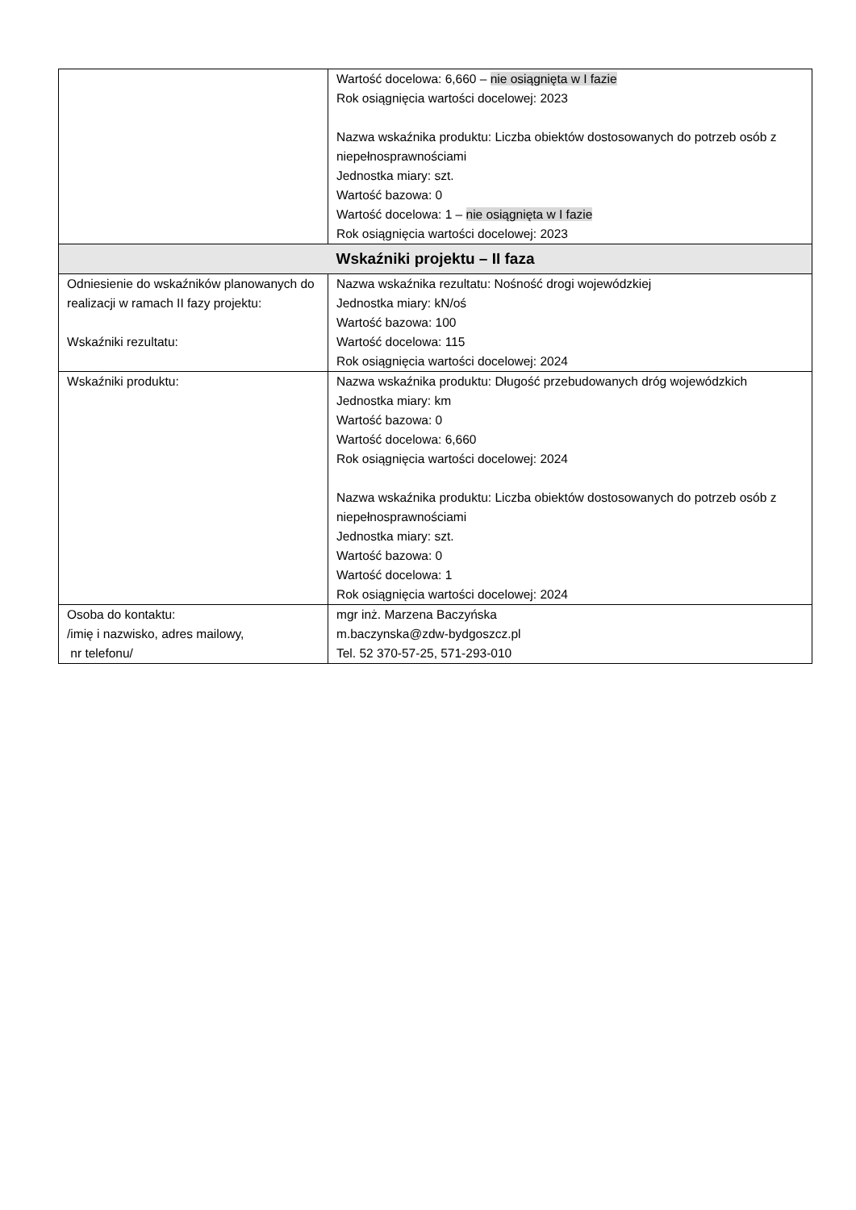| | Wartość docelowa: 6,660 – nie osiągnięta w I fazie Rok osiągnięcia wartości docelowej: 2023 Nazwa wskaźnika produktu: Liczba obiektów dostosowanych do potrzeb osób z niepełnosprawnościami Jednostka miary: szt. Wartość bazowa: 0 Wartość docelowa: 1 – nie osiągnięta w I fazie Rok osiągnięcia wartości docelowej: 2023 |
| Wskaźniki projektu – II faza | |
| Odniesienie do wskaźników planowanych do realizacji w ramach II fazy projektu: Wskaźniki rezultatu: | Nazwa wskaźnika rezultatu: Nośność drogi wojewódzkiej Jednostka miary: kN/oś Wartość bazowa: 100 Wartość docelowa: 115 Rok osiągnięcia wartości docelowej: 2024 |
| Wskaźniki produktu: | Nazwa wskaźnika produktu: Długość przebudowanych dróg wojewódzkich Jednostka miary: km Wartość bazowa: 0 Wartość docelowa: 6,660 Rok osiągnięcia wartości docelowej: 2024 Nazwa wskaźnika produktu: Liczba obiektów dostosowanych do potrzeb osób z niepełnosprawnościami Jednostka miary: szt. Wartość bazowa: 0 Wartość docelowa: 1 Rok osiągnięcia wartości docelowej: 2024 |
| Osoba do kontaktu: /imię i nazwisko, adres mailowy, nr telefonu/ | mgr inż. Marzena Baczyńska m.baczynska@zdw-bydgoszcz.pl Tel. 52 370-57-25, 571-293-010 |